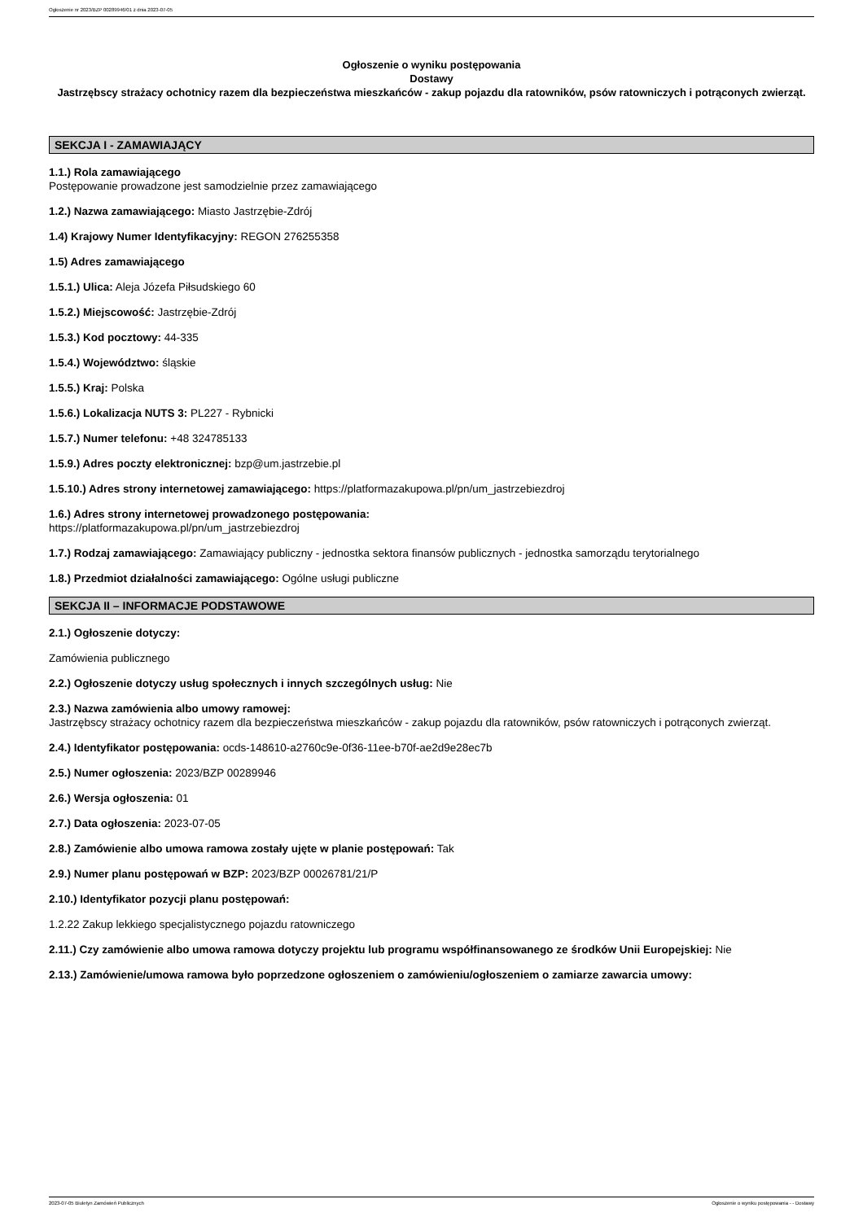Ogłoszenie nr 2023/BZP 00289946/01 z dnia 2023-07-05
Ogłoszenie o wyniku postępowania
Dostawy
Jastrzębscy strażacy ochotnicy razem dla bezpieczeństwa mieszkańców - zakup pojazdu dla ratowników, psów ratowniczych i potrąconych zwierząt.
SEKCJA I - ZAMAWIAJĄCY
1.1.) Rola zamawiającego
Postępowanie prowadzone jest samodzielnie przez zamawiającego
1.2.) Nazwa zamawiającego: Miasto Jastrzębie-Zdrój
1.4) Krajowy Numer Identyfikacyjny: REGON 276255358
1.5) Adres zamawiającego
1.5.1.) Ulica: Aleja Józefa Piłsudskiego 60
1.5.2.) Miejscowość: Jastrzębie-Zdrój
1.5.3.) Kod pocztowy: 44-335
1.5.4.) Województwo: śląskie
1.5.5.) Kraj: Polska
1.5.6.) Lokalizacja NUTS 3: PL227 - Rybnicki
1.5.7.) Numer telefonu: +48 324785133
1.5.9.) Adres poczty elektronicznej: bzp@um.jastrzebie.pl
1.5.10.) Adres strony internetowej zamawiającego: https://platformazakupowa.pl/pn/um_jastrzebiezdroj
1.6.) Adres strony internetowej prowadzonego postępowania:
https://platformazakupowa.pl/pn/um_jastrzebiezdroj
1.7.) Rodzaj zamawiającego: Zamawiający publiczny - jednostka sektora finansów publicznych - jednostka samorządu terytorialnego
1.8.) Przedmiot działalności zamawiającego: Ogólne usługi publiczne
SEKCJA II – INFORMACJE PODSTAWOWE
2.1.) Ogłoszenie dotyczy:
Zamówienia publicznego
2.2.) Ogłoszenie dotyczy usług społecznych i innych szczególnych usług: Nie
2.3.) Nazwa zamówienia albo umowy ramowej:
Jastrzębscy strażacy ochotnicy razem dla bezpieczeństwa mieszkańców - zakup pojazdu dla ratowników, psów ratowniczych i potrąconych zwierząt.
2.4.) Identyfikator postępowania: ocds-148610-a2760c9e-0f36-11ee-b70f-ae2d9e28ec7b
2.5.) Numer ogłoszenia: 2023/BZP 00289946
2.6.) Wersja ogłoszenia: 01
2.7.) Data ogłoszenia: 2023-07-05
2.8.) Zamówienie albo umowa ramowa zostały ujęte w planie postępowań: Tak
2.9.) Numer planu postępowań w BZP: 2023/BZP 00026781/21/P
2.10.) Identyfikator pozycji planu postępowań:
1.2.22 Zakup lekkiego specjalistycznego pojazdu ratowniczego
2.11.) Czy zamówienie albo umowa ramowa dotyczy projektu lub programu współfinansowanego ze środków Unii Europejskiej: Nie
2.13.) Zamówienie/umowa ramowa było poprzedzone ogłoszeniem o zamówieniu/ogłoszeniem o zamiarze zawarcia umowy:
2023-07-05 Biuletyn Zamówień Publicznych Ogłoszenie o wyniku postępowania - - Dostawy